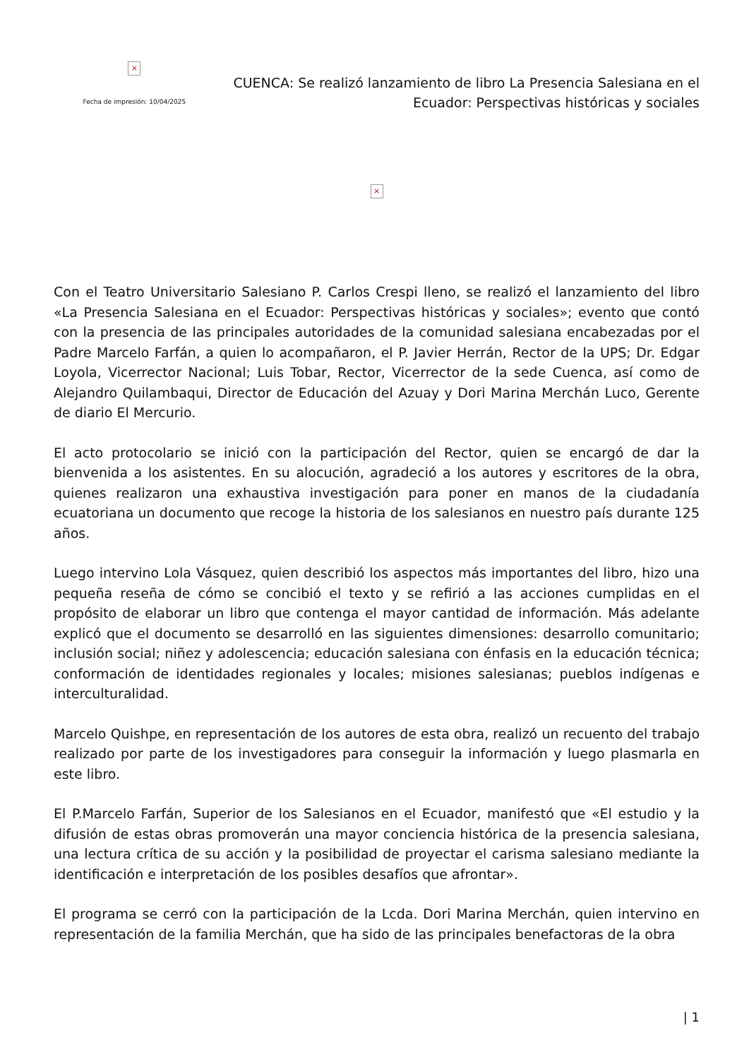×
Fecha de impresión: 10/04/2025
CUENCA: Se realizó lanzamiento de libro La Presencia Salesiana en el Ecuador: Perspectivas históricas y sociales
×
Con el Teatro Universitario Salesiano P. Carlos Crespi lleno, se realizó el lanzamiento del libro «La Presencia Salesiana en el Ecuador: Perspectivas históricas y sociales»; evento que contó con la presencia de las principales autoridades de la comunidad salesiana encabezadas por el Padre Marcelo Farfán, a quien lo acompañaron, el P. Javier Herrán, Rector de la UPS; Dr. Edgar Loyola, Vicerrector Nacional; Luis Tobar, Rector, Vicerrector de la sede Cuenca, así como de Alejandro Quilambaqui, Director de Educación del Azuay y Dori Marina Merchán Luco, Gerente de diario El Mercurio.
El acto protocolario se inició con la participación del Rector, quien se encargó de dar la bienvenida a los asistentes. En su alocución, agradeció a los autores y escritores de la obra, quienes realizaron una exhaustiva investigación para poner en manos de la ciudadanía ecuatoriana un documento que recoge la historia de los salesianos en nuestro país durante 125 años.
Luego intervino Lola Vásquez, quien describió los aspectos más importantes del libro, hizo una pequeña reseña de cómo se concibió el texto y se refirió a las acciones cumplidas en el propósito de elaborar un libro que contenga el mayor cantidad de información. Más adelante explicó que el documento se desarrolló en las siguientes dimensiones: desarrollo comunitario; inclusión social; niñez y adolescencia; educación salesiana con énfasis en la educación técnica; conformación de identidades regionales y locales; misiones salesianas; pueblos indígenas e interculturalidad.
Marcelo Quishpe, en representación de los autores de esta obra, realizó un recuento del trabajo realizado por parte de los investigadores para conseguir la información y luego plasmarla en este libro.
El P.Marcelo Farfán, Superior de los Salesianos en el Ecuador, manifestó que «El estudio y la difusión de estas obras promoverán una mayor conciencia histórica de la presencia salesiana, una lectura crítica de su acción y la posibilidad de proyectar el carisma salesiano mediante la identificación e interpretación de los posibles desafíos que afrontar».
El programa se cerró con la participación de la Lcda. Dori Marina Merchán, quien intervino en representación de la familia Merchán, que ha sido de las principales benefactoras de la obra
| 1